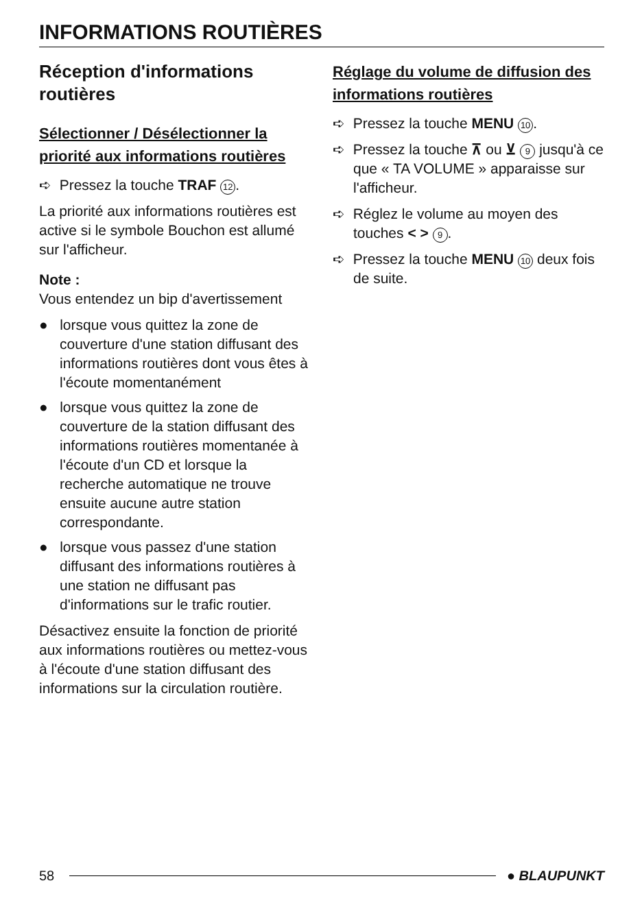INFORMATIONS ROUTIÈRES
Réception d'informations routières
Sélectionner / Désélectionner la priorité aux informations routières
➪ Pressez la touche TRAF 12.
La priorité aux informations routières est active si le symbole Bouchon est allumé sur l'afficheur.
Note :
Vous entendez un bip d'avertissement
● lorsque vous quittez la zone de couverture d'une station diffusant des informations routières dont vous êtes à l'écoute momentanément
● lorsque vous quittez la zone de couverture de la station diffusant des informations routières momentanée à l'écoute d'un CD et lorsque la recherche automatique ne trouve ensuite aucune autre station correspondante.
● lorsque vous passez d'une station diffusant des informations routières à une station ne diffusant pas d'informations sur le trafic routier.
Désactivez ensuite la fonction de priorité aux informations routières ou mettez-vous à l'écoute d'une station diffusant des informations sur la circulation routière.
Réglage du volume de diffusion des informations routières
➪ Pressez la touche MENU 10.
➪ Pressez la touche ⊼ ou ⊻ 9 jusqu'à ce que « TA VOLUME » apparaisse sur l'afficheur.
➪ Réglez le volume au moyen des touches < > 9.
➪ Pressez la touche MENU 10 deux fois de suite.
58 ● BLAUPUNKT